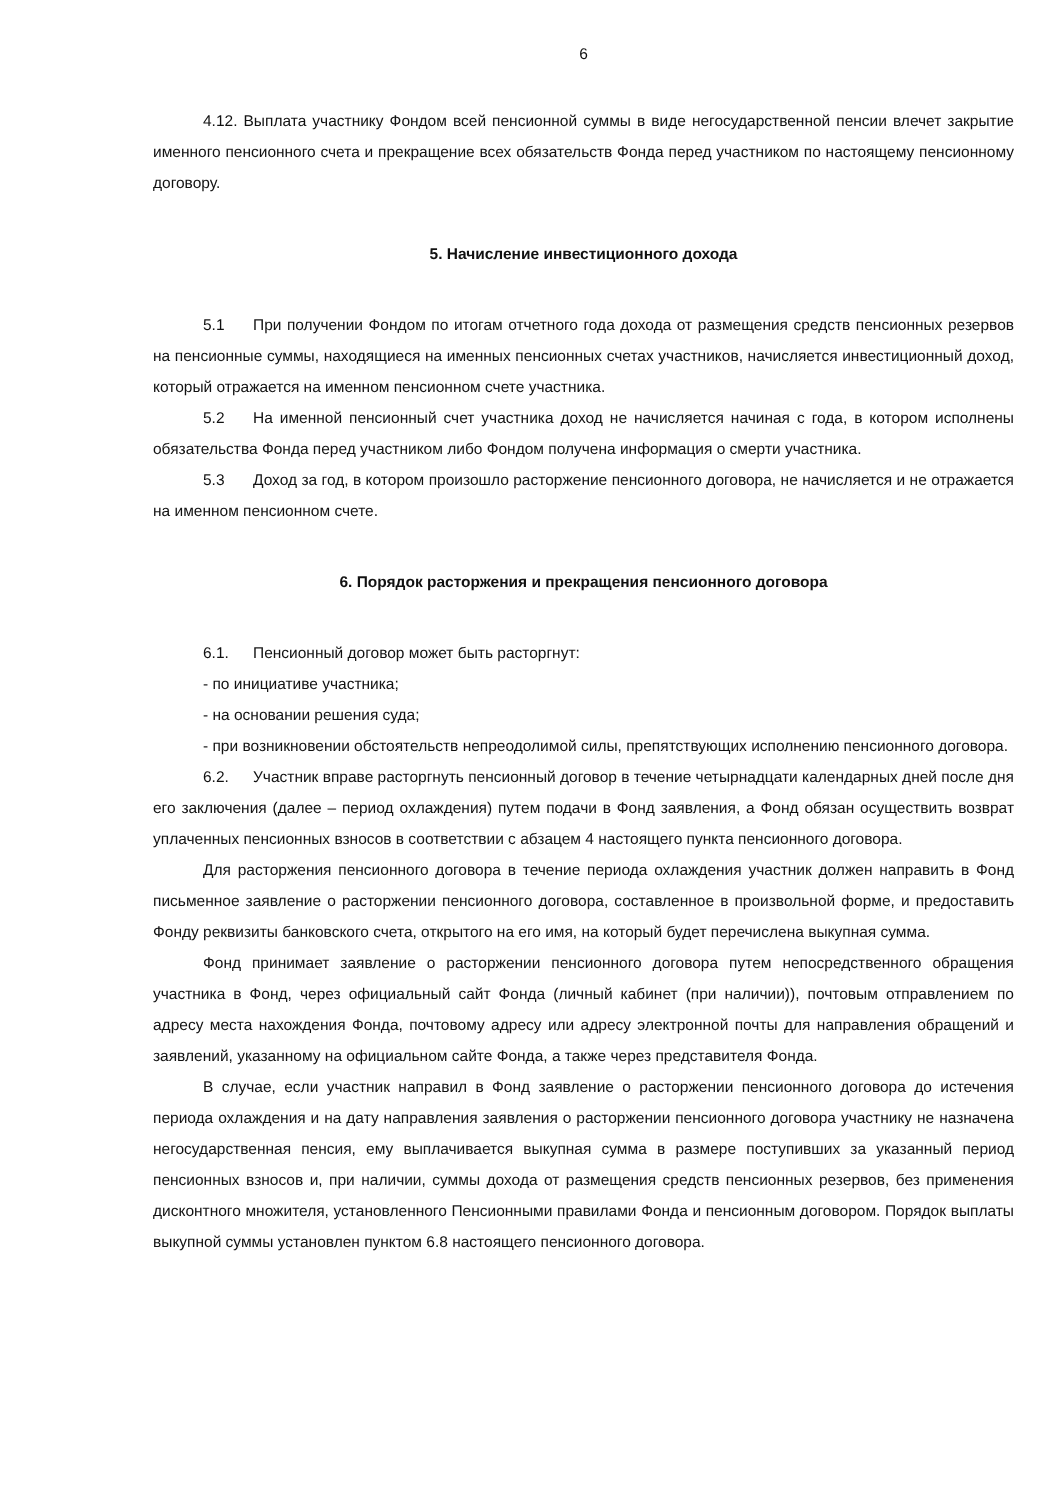6
4.12. Выплата участнику Фондом всей пенсионной суммы в виде негосударственной пенсии влечет закрытие именного пенсионного счета и прекращение всех обязательств Фонда перед участником по настоящему пенсионному договору.
5. Начисление инвестиционного дохода
5.1 При получении Фондом по итогам отчетного года дохода от размещения средств пенсионных резервов на пенсионные суммы, находящиеся на именных пенсионных счетах участников, начисляется инвестиционный доход, который отражается на именном пенсионном счете участника.
5.2 На именной пенсионный счет участника доход не начисляется начиная с года, в котором исполнены обязательства Фонда перед участником либо Фондом получена информация о смерти участника.
5.3 Доход за год, в котором произошло расторжение пенсионного договора, не начисляется и не отражается на именном пенсионном счете.
6. Порядок расторжения и прекращения пенсионного договора
6.1. Пенсионный договор может быть расторгнут:
- по инициативе участника;
- на основании решения суда;
- при возникновении обстоятельств непреодолимой силы, препятствующих исполнению пенсионного договора.
6.2. Участник вправе расторгнуть пенсионный договор в течение четырнадцати календарных дней после дня его заключения (далее – период охлаждения) путем подачи в Фонд заявления, а Фонд обязан осуществить возврат уплаченных пенсионных взносов в соответствии с абзацем 4 настоящего пункта пенсионного договора.
Для расторжения пенсионного договора в течение периода охлаждения участник должен направить в Фонд письменное заявление о расторжении пенсионного договора, составленное в произвольной форме, и предоставить Фонду реквизиты банковского счета, открытого на его имя, на который будет перечислена выкупная сумма.
Фонд принимает заявление о расторжении пенсионного договора путем непосредственного обращения участника в Фонд, через официальный сайт Фонда (личный кабинет (при наличии)), почтовым отправлением по адресу места нахождения Фонда, почтовому адресу или адресу электронной почты для направления обращений и заявлений, указанному на официальном сайте Фонда, а также через представителя Фонда.
В случае, если участник направил в Фонд заявление о расторжении пенсионного договора до истечения периода охлаждения и на дату направления заявления о расторжении пенсионного договора участнику не назначена негосударственная пенсия, ему выплачивается выкупная сумма в размере поступивших за указанный период пенсионных взносов и, при наличии, суммы дохода от размещения средств пенсионных резервов, без применения дисконтного множителя, установленного Пенсионными правилами Фонда и пенсионным договором. Порядок выплаты выкупной суммы установлен пунктом 6.8 настоящего пенсионного договора.